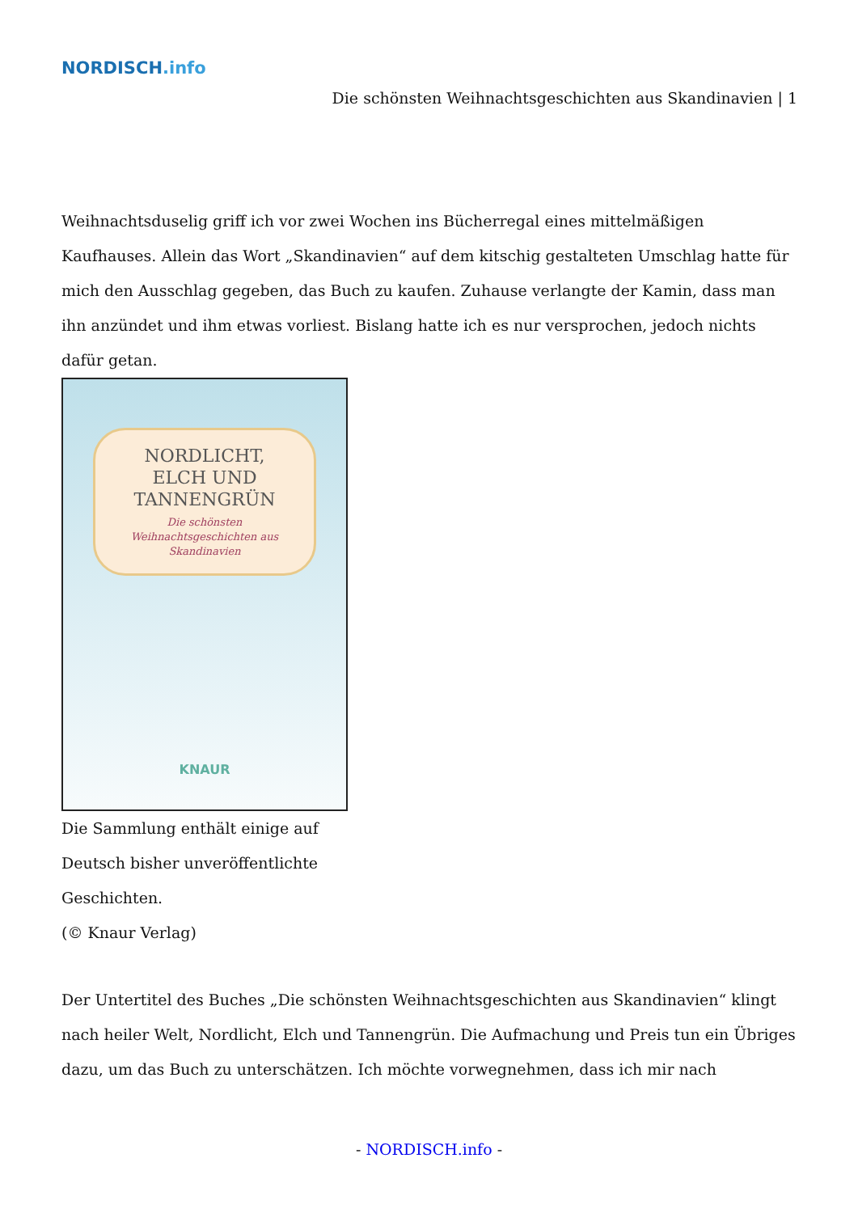NORDISCH.info
Die schönsten Weihnachtsgeschichten aus Skandinavien | 1
Weihnachtsduselig griff ich vor zwei Wochen ins Bücherregal eines mittelmäßigen Kaufhauses. Allein das Wort „Skandinavien“ auf dem kitschig gestalteten Umschlag hatte für mich den Ausschlag gegeben, das Buch zu kaufen. Zuhause verlangte der Kamin, dass man ihn anzündet und ihm etwas vorliest. Bislang hatte ich es nur versprochen, jedoch nichts dafür getan.
NORDLICHT,
ELCH UND
TANNENGRÜN
Die schönsten
Weihnachtsgeschichten aus
Skandinavien
KNAUR
Die Sammlung enthält einige auf Deutsch bisher unveröffentlichte Geschichten.
(© Knaur Verlag)
Der Untertitel des Buches „Die schönsten Weihnachtsgeschichten aus Skandinavien“ klingt nach heiler Welt, Nordlicht, Elch und Tannengrün. Die Aufmachung und Preis tun ein Übriges dazu, um das Buch zu unterschätzen. Ich möchte vorwegnehmen, dass ich mir nach
- NORDISCH.info -